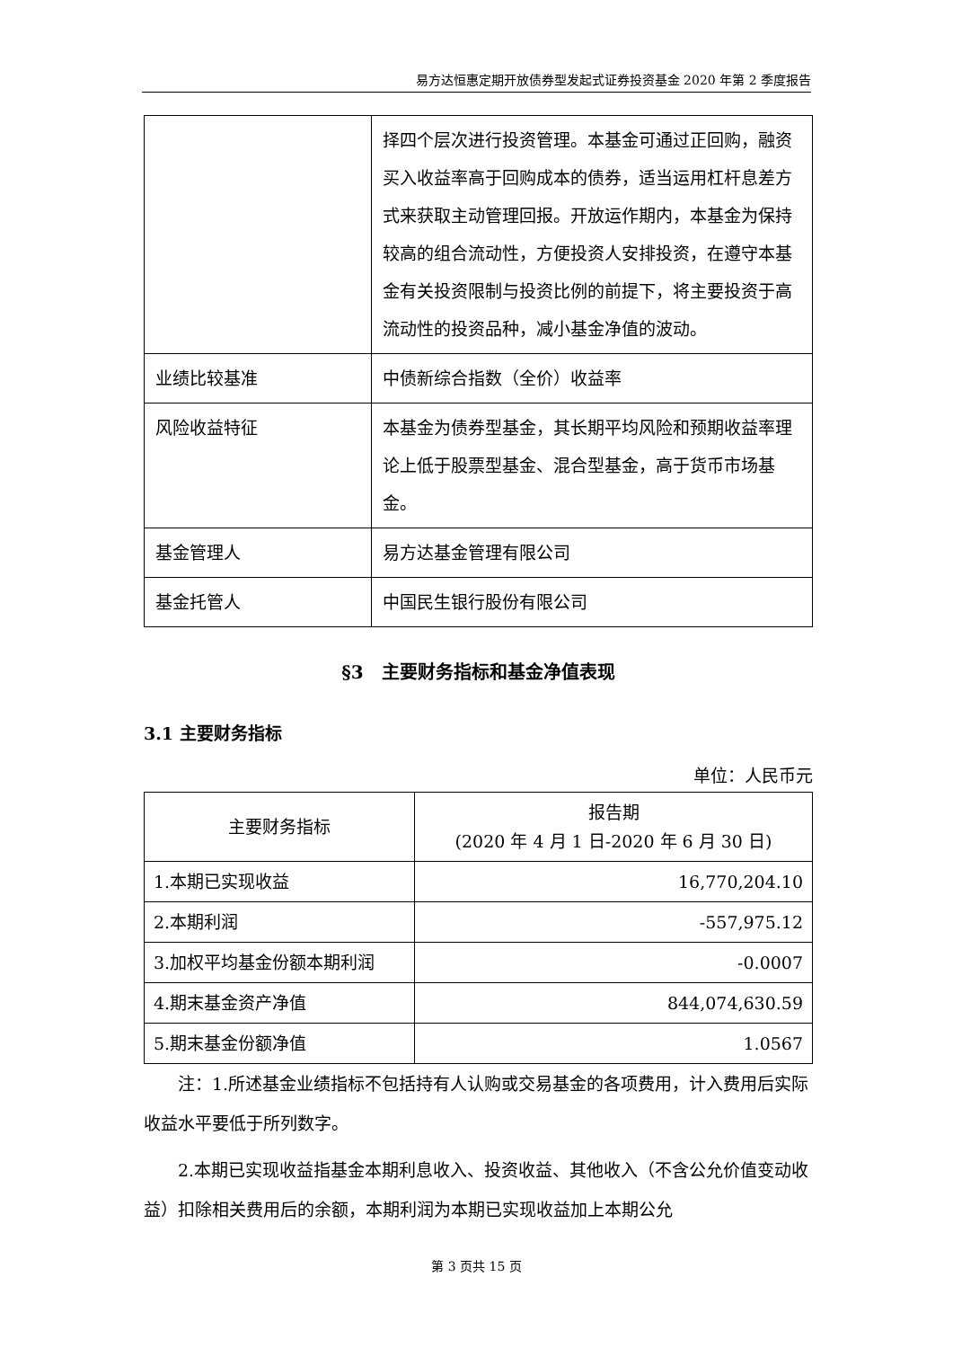易方达恒惠定期开放债券型发起式证券投资基金 2020 年第 2 季度报告
| | 择四个层次进行投资管理。本基金可通过正回购，融资买入收益率高于回购成本的债券，适当运用杠杆息差方式来获取主动管理回报。开放运作期内，本基金为保持较高的组合流动性，方便投资人安排投资，在遵守本基金有关投资限制与投资比例的前提下，将主要投资于高流动性的投资品种，减小基金净值的波动。 |
| 业绩比较基准 | 中债新综合指数（全价）收益率 |
| 风险收益特征 | 本基金为债券型基金，其长期平均风险和预期收益率理论上低于股票型基金、混合型基金，高于货币市场基金。 |
| 基金管理人 | 易方达基金管理有限公司 |
| 基金托管人 | 中国民生银行股份有限公司 |
§3　主要财务指标和基金净值表现
3.1 主要财务指标
单位：人民币元
| 主要财务指标 | 报告期 (2020 年 4 月 1 日-2020 年 6 月 30 日) |
| 1.本期已实现收益 | 16,770,204.10 |
| 2.本期利润 | -557,975.12 |
| 3.加权平均基金份额本期利润 | -0.0007 |
| 4.期末基金资产净值 | 844,074,630.59 |
| 5.期末基金份额净值 | 1.0567 |
注：1.所述基金业绩指标不包括持有人认购或交易基金的各项费用，计入费用后实际收益水平要低于所列数字。
2.本期已实现收益指基金本期利息收入、投资收益、其他收入（不含公允价值变动收益）扣除相关费用后的余额，本期利润为本期已实现收益加上本期公允
第 3 页共 15 页